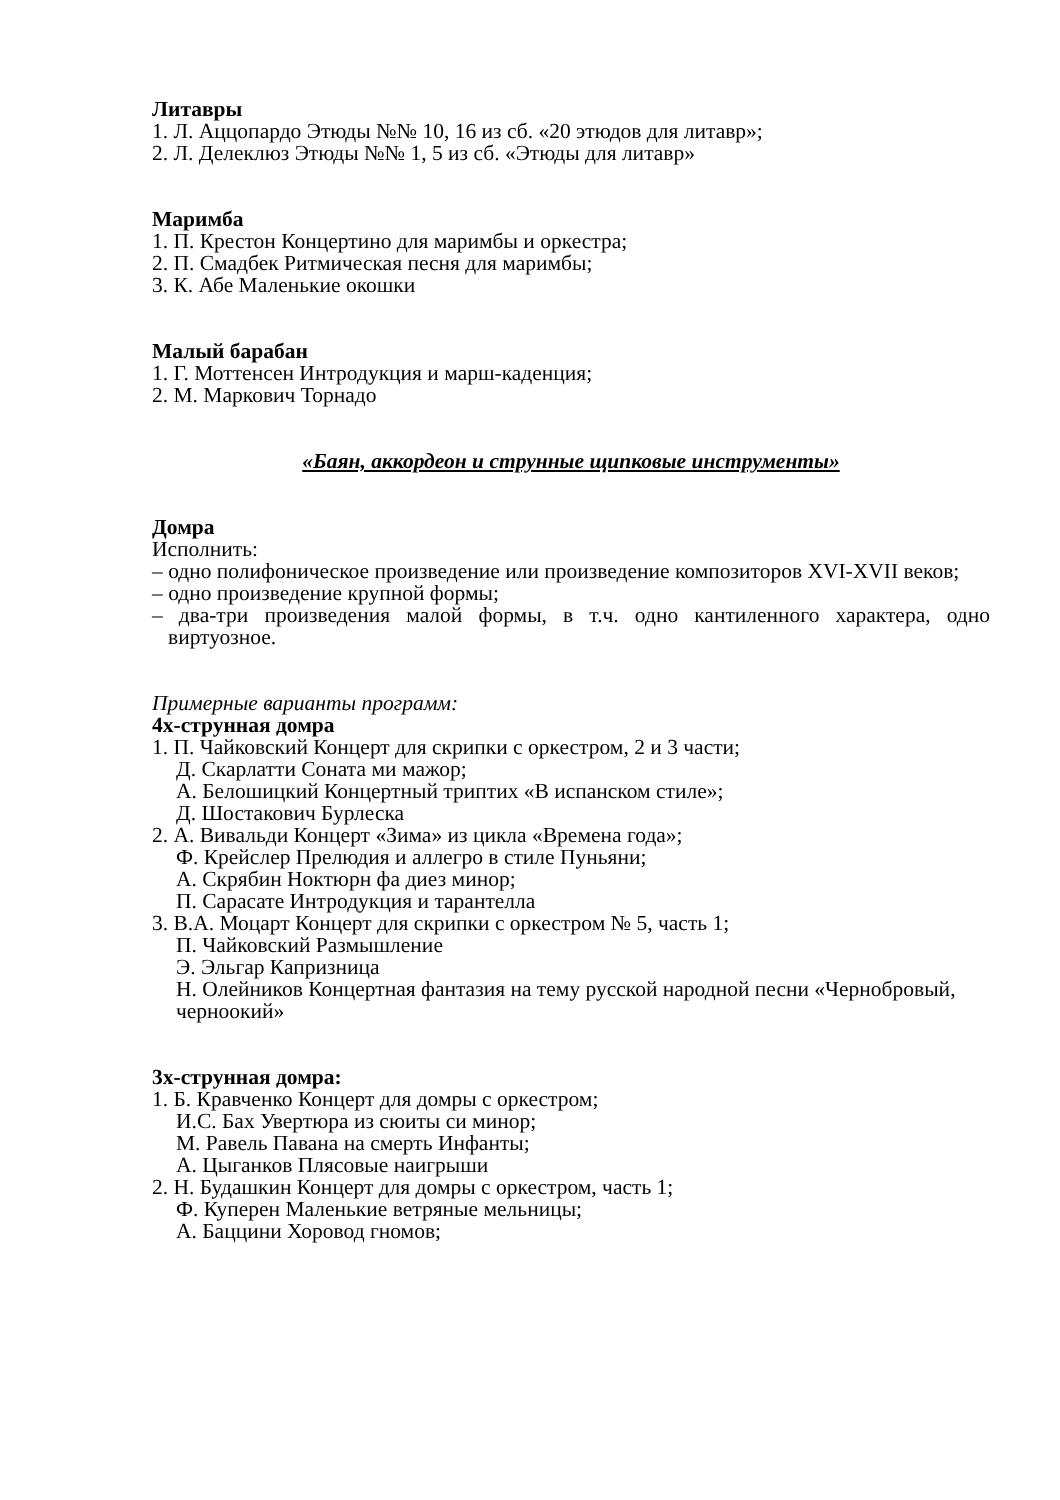Литавры
1. Л. Аццопардо Этюды №№ 10, 16 из сб. «20 этюдов для литавр»;
2. Л. Делеклюз Этюды №№ 1, 5 из сб. «Этюды для литавр»
Маримба
1. П. Крестон Концертино для маримбы и оркестра;
2. П. Смадбек Ритмическая песня для маримбы;
3. К. Абе Маленькие окошки
Малый барабан
1. Г. Моттенсен Интродукция и марш-каденция;
2. М. Маркович Торнадо
«Баян, аккордеон и струнные щипковые инструменты»
Домра
Исполнить:
– одно полифоническое произведение или произведение композиторов XVI-XVII веков;
– одно произведение крупной формы;
– два-три произведения малой формы, в т.ч. одно кантиленного характера, одно виртуозное.
Примерные варианты программ:
4х-струнная домра
1. П. Чайковский Концерт для скрипки с оркестром, 2 и 3 части;
Д. Скарлатти Соната ми мажор;
А. Белошицкий Концертный триптих «В испанском стиле»;
Д. Шостакович Бурлеска
2. А. Вивальди Концерт «Зима» из цикла «Времена года»;
Ф. Крейслер Прелюдия и аллегро в стиле Пуньяни;
А. Скрябин Ноктюрн фа диез минор;
П. Сарасате Интродукция и тарантелла
3. В.А. Моцарт Концерт для скрипки с оркестром № 5, часть 1;
П. Чайковский Размышление
Э. Эльгар Капризница
Н. Олейников Концертная фантазия на тему русской народной песни «Чернобровый, черноокий»
3х-струнная домра:
1. Б. Кравченко Концерт для домры с оркестром;
И.С. Бах Увертюра из сюиты си минор;
М. Равель Павана на смерть Инфанты;
А. Цыганков Плясовые наигрыши
2. Н. Будашкин Концерт для домры с оркестром, часть 1;
Ф. Куперен Маленькие ветряные мельницы;
А. Баццини Хоровод гномов;